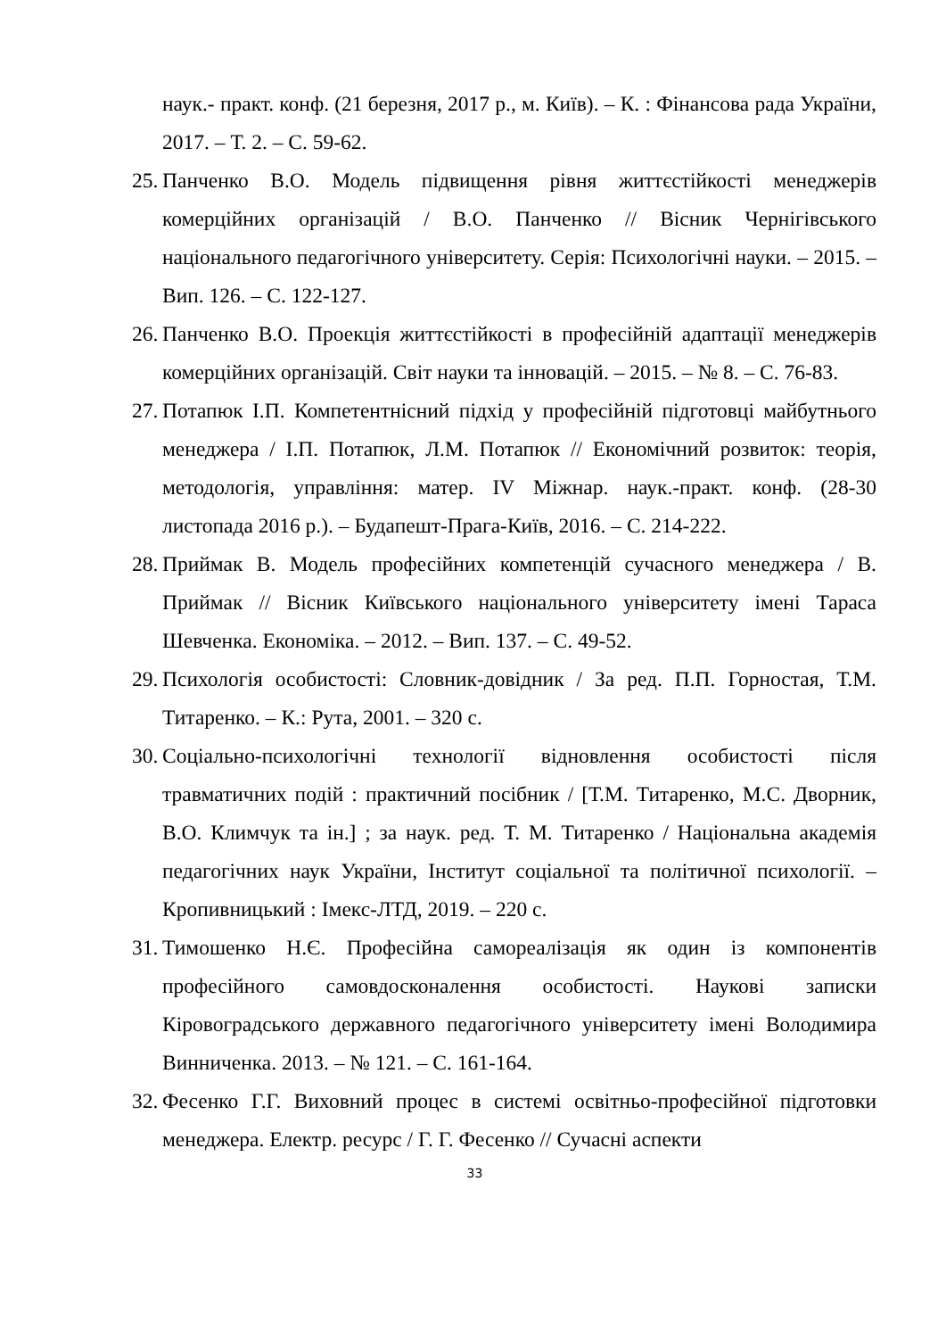наук.- практ. конф. (21 березня, 2017 р., м. Київ). – К. : Фінансова рада України, 2017. – Т. 2. – С. 59-62.
25. Панченко В.О. Модель підвищення рівня життєстійкості менеджерів комерційних організацій / В.О. Панченко // Вісник Чернігівського національного педагогічного університету. Серія: Психологічні науки. – 2015. – Вип. 126. – С. 122-127.
26. Панченко В.О. Проекція життєстійкості в професійній адаптації менеджерів комерційних організацій. Світ науки та інновацій. – 2015. – № 8. – С. 76-83.
27. Потапюк І.П. Компетентнісний підхід у професійній підготовці майбутнього менеджера / І.П. Потапюк, Л.М. Потапюк // Економічний розвиток: теорія, методологія, управління: матер. IV Міжнар. наук.-практ. конф. (28-30 листопада 2016 р.). – Будапешт-Прага-Київ, 2016. – С. 214-222.
28. Приймак В. Модель професійних компетенцій сучасного менеджера / В. Приймак // Вісник Київського національного університету імені Тараса Шевченка. Економіка. – 2012. – Вип. 137. – С. 49-52.
29. Психологія особистості: Словник-довідник / За ред. П.П. Горностая, Т.М. Титаренко. – К.: Рута, 2001. – 320 с.
30. Соціально-психологічні технології відновлення особистості після травматичних подій : практичний посібник / [Т.М. Титаренко, М.С. Дворник, В.О. Климчук та ін.] ; за наук. ред. Т. М. Титаренко / Національна академія педагогічних наук України, Інститут соціальної та політичної психології. – Кропивницький : Імекс-ЛТД, 2019. – 220 с.
31. Тимошенко Н.Є. Професійна самореалізація як один із компонентів професійного самовдосконалення особистості. Наукові записки Кіровоградського державного педагогічного університету імені Володимира Винниченка. 2013. – № 121. – С. 161-164.
32. Фесенко Г.Г. Виховний процес в системі освітньо-професійної підготовки менеджера. Електр. ресурс / Г. Г. Фесенко // Сучасні аспекти
33